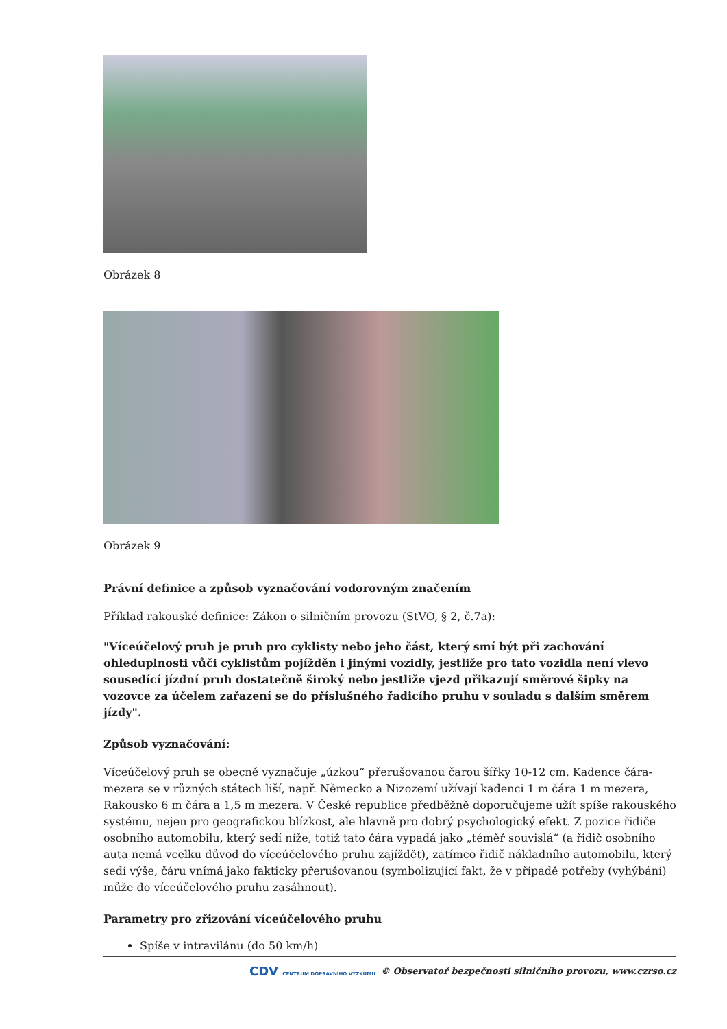Obrázek 8
Obrázek 9
Právní definice a způsob vyznačování vodorovným značením
Příklad rakouské definice: Zákon o silničním provozu (StVO, § 2, č.7a):
"Víceúčelový pruh je pruh pro cyklisty nebo jeho část, který smí být při zachování ohleduplnosti vůči cyklistům pojížděn i jinými vozidly, jestliže pro tato vozidla není vlevo sousedící jízdní pruh dostatečně široký nebo jestliže vjezd přikazují směrové šipky na vozovce za účelem zařazení se do příslušného řadicího pruhu v souladu s dalším směrem jízdy".
Způsob vyznačování:
Víceúčelový pruh se obecně vyznačuje „úzkou“ přerušovanou čarou šířky 10-12 cm. Kadence čára-mezera se v různých státech liší, např. Německo a Nizozemí užívají kadenci 1 m čára 1 m mezera, Rakousko 6 m čára a 1,5 m mezera. V České republice předběžně doporučujeme užít spíše rakouského systému, nejen pro geografickou blízkost, ale hlavně pro dobrý psychologický efekt. Z pozice řidiče osobního automobilu, který sedí níže, totiž tato čára vypadá jako „téměř souvislá“ (a řidič osobního auta nemá vcelku důvod do víceúčelového pruhu zajíždět), zatímco řidič nákladního automobilu, který sedí výše, čáru vnímá jako fakticky přerušovanou (symbolizující fakt, že v případě potřeby (vyhýbání) může do víceúčelového pruhu zasáhnout).
Parametry pro zřizování víceúčelového pruhu
Spíše v intravilánu (do 50 km/h)
CDV CENTRUM DOPRAVNÍHO VÝZKUMU © Observatoř bezpečnosti silničního provozu, www.czrso.cz